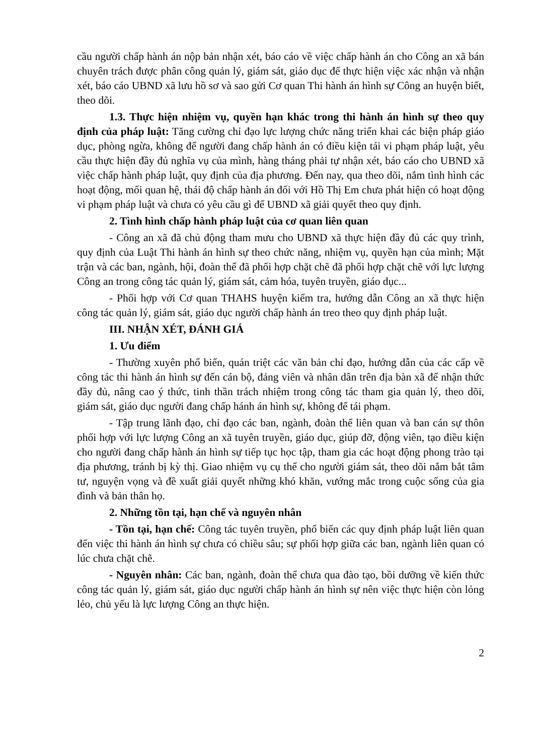cầu người chấp hành án nộp bản nhận xét, báo cáo về việc chấp hành án cho Công an xã bán chuyên trách được phân công quản lý, giám sát, giáo dục để thực hiện việc xác nhận và nhận xét, báo cáo UBND xã lưu hồ sơ và sao gửi Cơ quan Thi hành án hình sự Công an huyện biết, theo dõi.
1.3. Thực hiện nhiệm vụ, quyền hạn khác trong thi hành án hình sự theo quy định của pháp luật: Tăng cường chỉ đạo lực lượng chức năng triển khai các biện pháp giáo dục, phòng ngừa, không để người đang chấp hành án có điều kiện tái vi phạm pháp luật, yêu cầu thực hiện đầy đủ nghĩa vụ của mình, hàng tháng phải tự nhận xét, báo cáo cho UBND xã việc chấp hành pháp luật, quy định của địa phương. Đến nay, qua theo dõi, nắm tình hình các hoạt động, mối quan hệ, thái độ chấp hành án đối với Hồ Thị Em chưa phát hiện có hoạt động vi phạm pháp luật và chưa có yêu cầu gì để UBND xã giải quyết theo quy định.
2. Tình hình chấp hành pháp luật của cơ quan liên quan
- Công an xã đã chủ động tham mưu cho UBND xã thực hiện đầy đủ các quy trình, quy định của Luật Thi hành án hình sự theo chức năng, nhiệm vụ, quyền hạn của mình; Mặt trận và các ban, ngành, hội, đoàn thể đã phối hợp chặt chẽ đã phối hợp chặt chẽ với lực lượng Công an trong công tác quản lý, giám sát, cảm hóa, tuyên truyền, giáo dục...
- Phối hợp với Cơ quan THAHS huyện kiểm tra, hướng dẫn Công an xã thực hiện công tác quản lý, giám sát, giáo dục người chấp hành án treo theo quy định pháp luật.
III. NHẬN XÉT, ĐÁNH GIÁ
1. Ưu điểm
- Thường xuyên phổ biến, quán triệt các văn bản chỉ đạo, hướng dẫn của các cấp về công tác thi hành án hình sự đến cán bộ, đảng viên và nhân dân trên địa bàn xã để nhận thức đầy đủ, nâng cao ý thức, tinh thần trách nhiệm trong công tác tham gia quản lý, theo dõi, giám sát, giáo dục người đang chấp hánh án hình sự, không để tái phạm.
- Tập trung lãnh đạo, chỉ đạo các ban, ngành, đoàn thể liên quan và ban cán sự thôn phối hợp với lực lượng Công an xã tuyên truyền, giáo dục, giúp đỡ, động viên, tạo điều kiện cho người đang chấp hành án hình sự tiếp tục học tập, tham gia các hoạt động phong trào tại địa phương, tránh bị kỳ thị. Giao nhiệm vụ cụ thể cho người giám sát, theo dõi nắm bắt tâm tư, nguyện vọng và đề xuất giải quyết những khó khăn, vướng mắc trong cuộc sống của gia đình và bản thân họ.
2. Những tồn tại, hạn chế và nguyên nhân
- Tồn tại, hạn chế: Công tác tuyên truyền, phổ biến các quy định pháp luật liên quan đến việc thi hành án hình sự chưa có chiều sâu; sự phối hợp giữa các ban, ngành liên quan có lúc chưa chặt chẽ.
- Nguyên nhân: Các ban, ngành, đoàn thể chưa qua đào tạo, bồi dưỡng về kiến thức công tác quản lý, giám sát, giáo dục người chấp hành án hình sự nên việc thực hiện còn lỏng lẻo, chủ yếu là lực lượng Công an thực hiện.
2